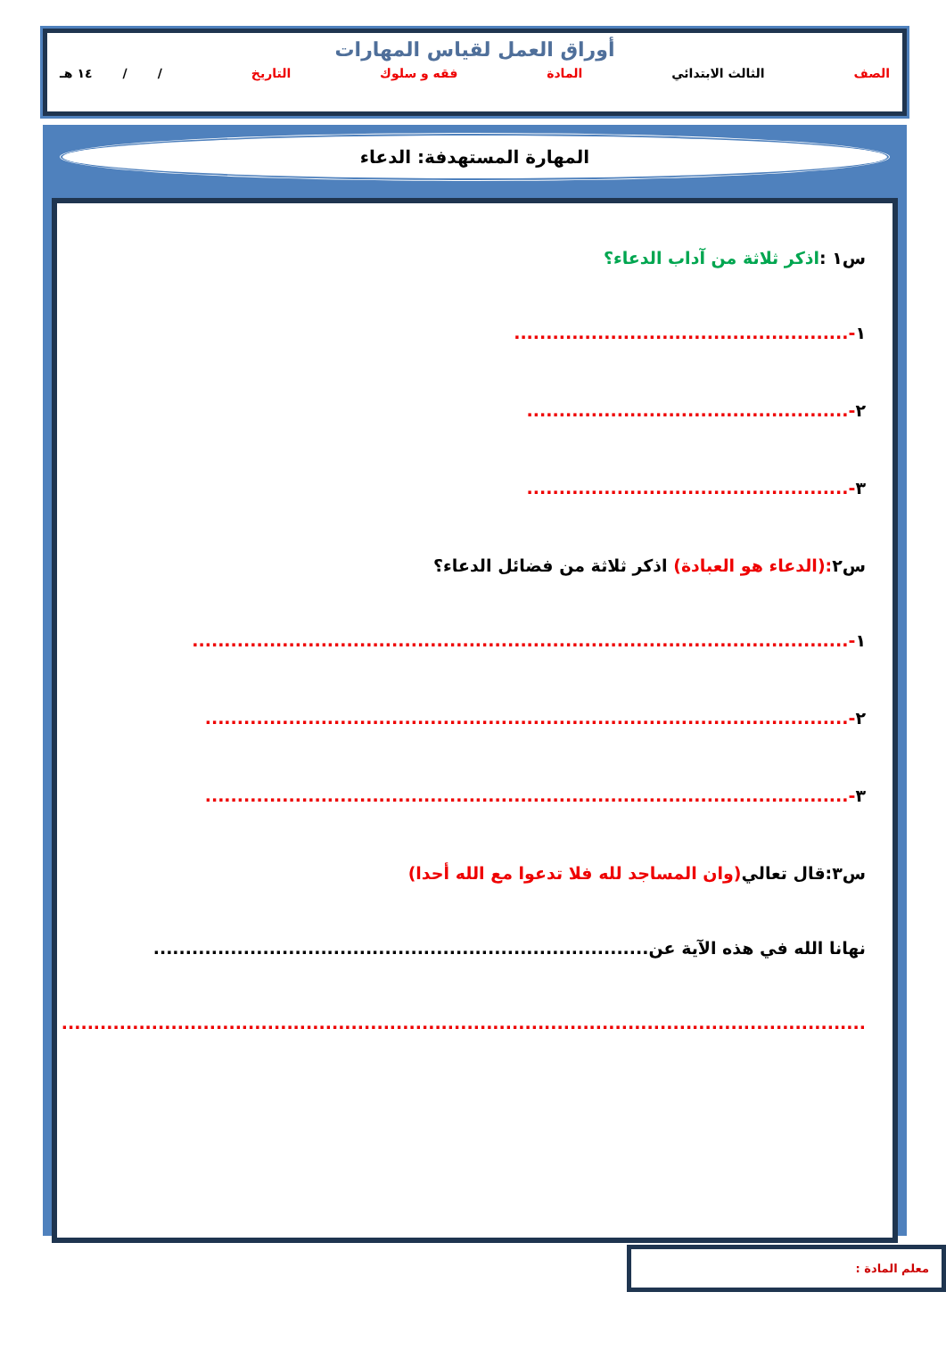أوراق العمل لقياس المهارات
الصف الثالث الابتدائي المادة فقه و سلوك التاريخ / / ١٤ هـ
المهارة المستهدفة: الدعاء
س١ :اذكر ثلاثة من آداب الدعاء؟
١-....................................................
٢-..................................................
٣-..................................................
س٢:(الدعاء هو العبادة) اذكر ثلاثة من فضائل الدعاء؟
١-......................................................................................................
٢-....................................................................................................
٣-....................................................................................................
س٣:قال تعالي(وان المساجد لله فلا تدعوا مع الله أحدا)
نهانا الله في هذه الآية عن.............................................................................
.............................................................................................................................
معلم المادة :